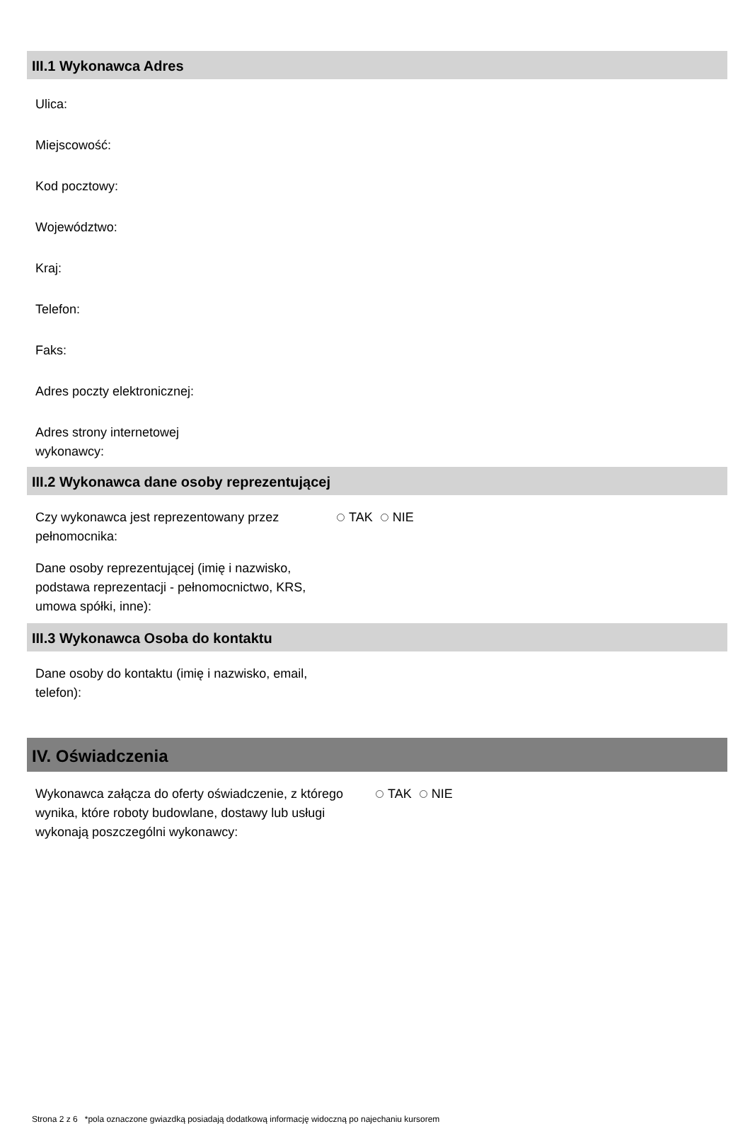III.1 Wykonawca Adres
Ulica:
Miejscowość:
Kod pocztowy:
Województwo:
Kraj:
Telefon:
Faks:
Adres poczty elektronicznej:
Adres strony internetowej wykonawcy:
III.2 Wykonawca dane osoby reprezentującej
Czy wykonawca jest reprezentowany przez pełnomocnika:
TAK NIE
Dane osoby reprezentującej (imię i nazwisko, podstawa reprezentacji - pełnomocnictwo, KRS, umowa spółki, inne):
III.3 Wykonawca Osoba do kontaktu
Dane osoby do kontaktu (imię i nazwisko, email, telefon):
IV. Oświadczenia
Wykonawca załącza do oferty oświadczenie, z którego wynika, które roboty budowlane, dostawy lub usługi wykonają poszczególni wykonawcy:
TAK NIE
Strona 2 z 6 *pola oznaczone gwiazdką posiadają dodatkową informację widoczną po najechaniu kursorem